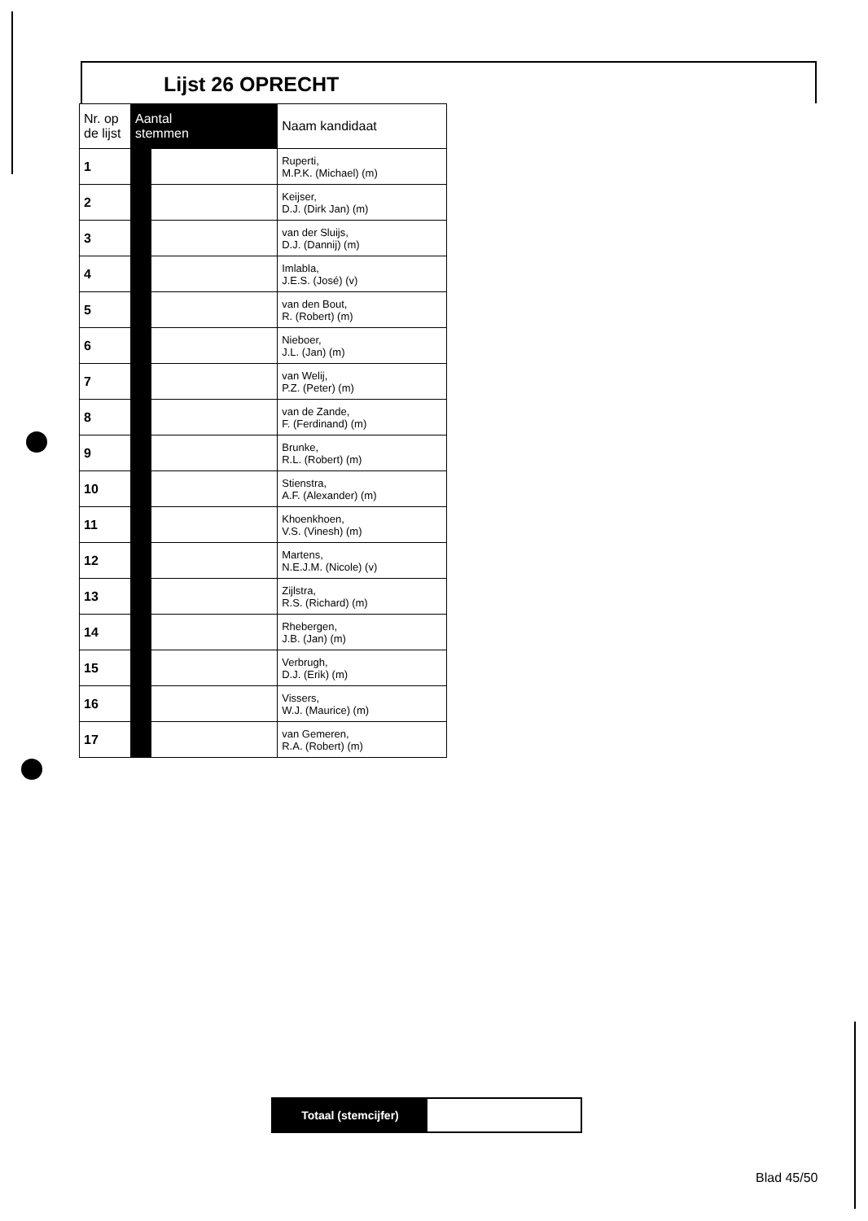Lijst 26 OPRECHT
| Nr. op de lijst | Aantal stemmen | | Naam kandidaat |
| --- | --- | --- | --- |
| 1 | | | Ruperti, M.P.K. (Michael) (m) |
| 2 | | | Keijser, D.J. (Dirk Jan) (m) |
| 3 | | | van der Sluijs, D.J. (Dannij) (m) |
| 4 | | | Imlabla, J.E.S. (José) (v) |
| 5 | | | van den Bout, R. (Robert) (m) |
| 6 | | | Nieboer, J.L. (Jan) (m) |
| 7 | | | van Welij, P.Z. (Peter) (m) |
| 8 | | | van de Zande, F. (Ferdinand) (m) |
| 9 | | | Brunke, R.L. (Robert) (m) |
| 10 | | | Stienstra, A.F. (Alexander) (m) |
| 11 | | | Khoenkhoen, V.S. (Vinesh) (m) |
| 12 | | | Martens, N.E.J.M. (Nicole) (v) |
| 13 | | | Zijlstra, R.S. (Richard) (m) |
| 14 | | | Rhebergen, J.B. (Jan) (m) |
| 15 | | | Verbrugh, D.J. (Erik) (m) |
| 16 | | | Vissers, W.J. (Maurice) (m) |
| 17 | | | van Gemeren, R.A. (Robert) (m) |
Totaal (stemcijfer)
Blad 45/50